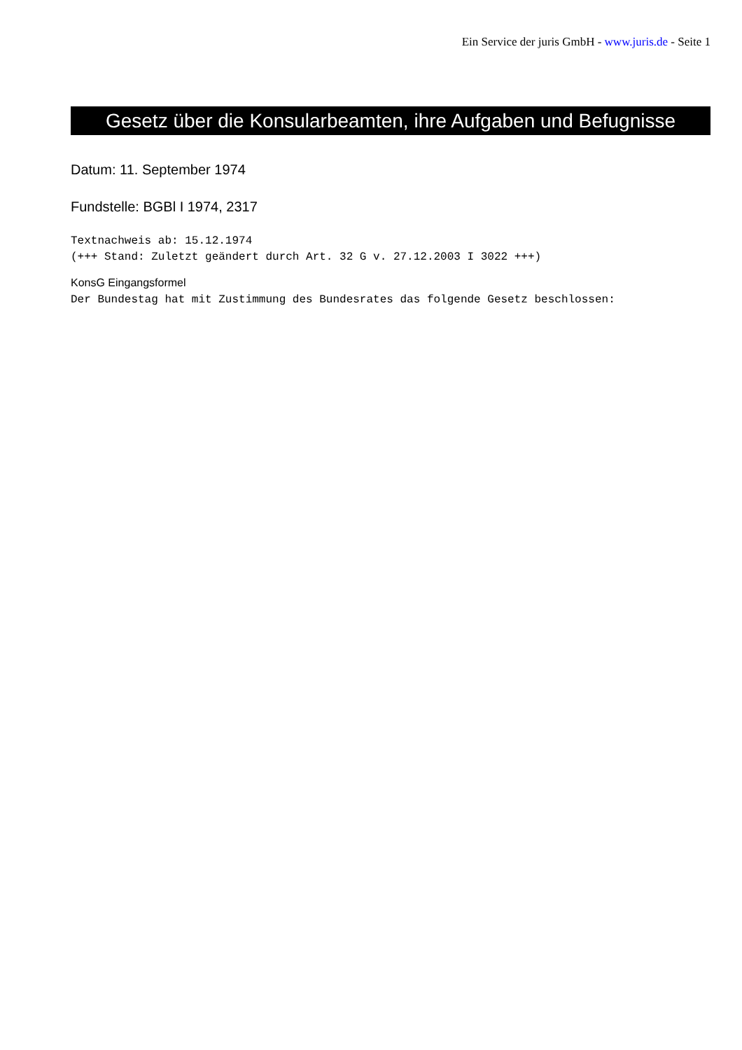Ein Service der juris GmbH - www.juris.de - Seite 1
Gesetz über die Konsularbeamten, ihre Aufgaben und Befugnisse
Datum: 11. September 1974
Fundstelle: BGBl I 1974, 2317
Textnachweis ab: 15.12.1974
(+++ Stand: Zuletzt geändert durch Art. 32 G v. 27.12.2003 I 3022 +++)
KonsG Eingangsformel
Der Bundestag hat mit Zustimmung des Bundesrates das folgende Gesetz beschlossen: